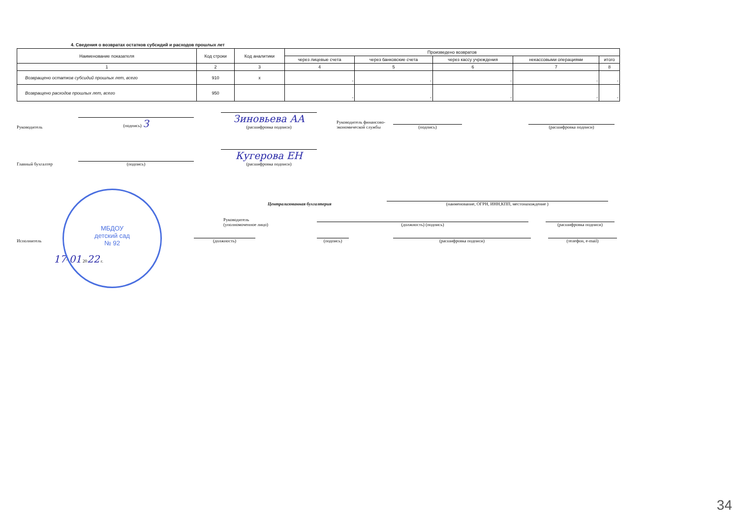4. Сведения о возвратах остатков субсидий и расходов прошлых лет
| Наименование показателя | Код строки | Код аналитики | Произведено возвратов | | | | |
| --- | --- | --- | --- | --- | --- | --- | --- |
| | | | через лицевые счета | через банковские счета | через кассу учреждения | некассовыми операциями | итого |
| 1 | 2 | 3 | 4 | 5 | 6 | 7 | 8 |
| Возвращено остатков субсидий прошлых лет, всего | 910 | x | - | - | - | - | - |
| Возвращено расходов прошлых лет, всего | 950 | | - | - | - | - | - |
Руководитель (подпись) З Зиновьева АА
(расшифровка подписи) Руководитель финансово-экономической службы (подпись) (расшифровка подписи)
Главный бухгалтер (подпись) Кугерова ЕН
(расшифровка подписи)
Централизованная бухгалтерия (наименование, ОГРН, ИНН,КПП, местонахождение )
Руководитель
(уполномоченное лицо) (должность) (подпись) (расшифровка подписи)
Исполнитель (должность) (подпись) (расшифровка подписи) (телефон, e-mail)
17" 01 2022 г.
МБДОУ
детский сад
№ 92
34